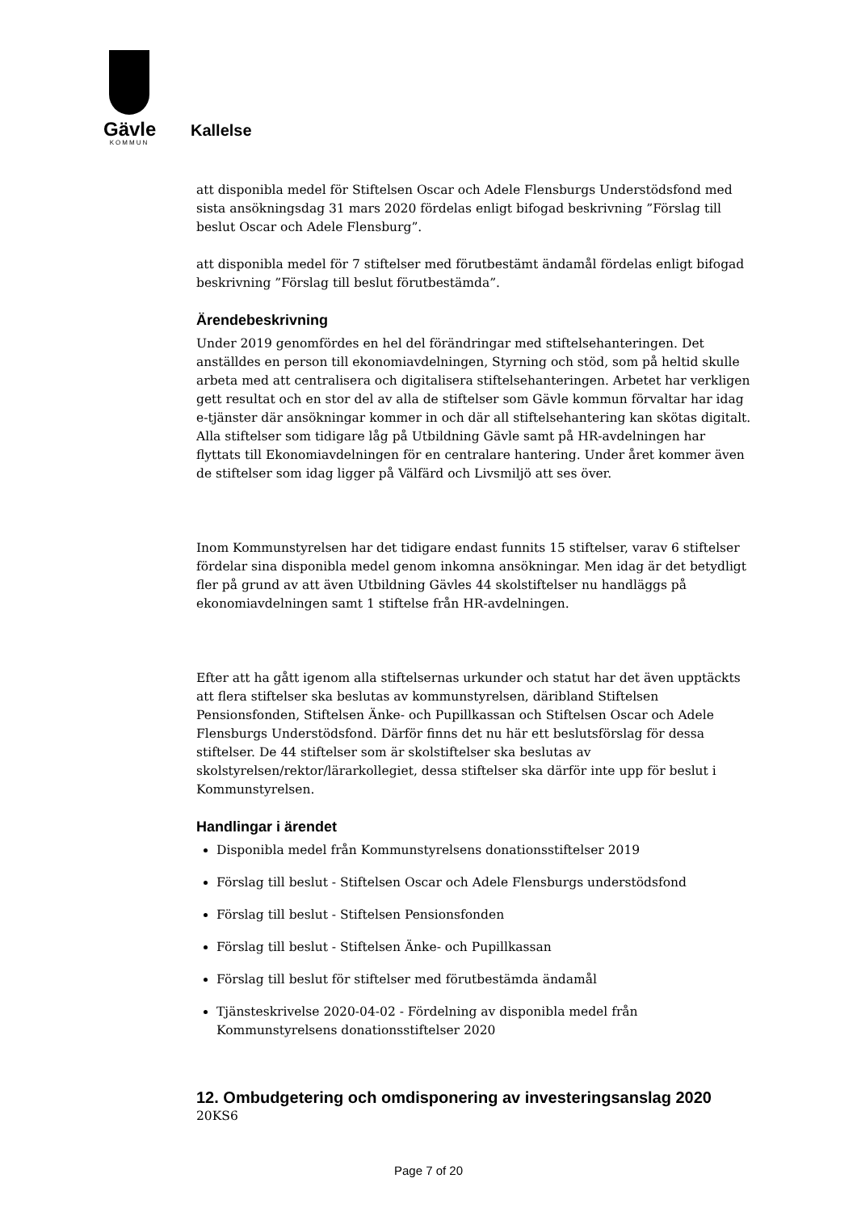Gävle
KOMMUN
Kallelse
att disponibla medel för Stiftelsen Oscar och Adele Flensburgs Understödsfond med sista ansökningsdag 31 mars 2020 fördelas enligt bifogad beskrivning ”Förslag till beslut Oscar och Adele Flensburg”.
att disponibla medel för 7 stiftelser med förutbestämt ändamål fördelas enligt bifogad beskrivning ”Förslag till beslut förutbestämda”.
Ärendebeskrivning
Under 2019 genomfördes en hel del förändringar med stiftelsehanteringen. Det anställdes en person till ekonomiavdelningen, Styrning och stöd, som på heltid skulle arbeta med att centralisera och digitalisera stiftelsehanteringen. Arbetet har verkligen gett resultat och en stor del av alla de stiftelser som Gävle kommun förvaltar har idag e-tjänster där ansökningar kommer in och där all stiftelsehantering kan skötas digitalt. Alla stiftelser som tidigare låg på Utbildning Gävle samt på HR-avdelningen har flyttats till Ekonomiavdelningen för en centralare hantering. Under året kommer även de stiftelser som idag ligger på Välfärd och Livsmiljö att ses över.
Inom Kommunstyrelsen har det tidigare endast funnits 15 stiftelser, varav 6 stiftelser fördelar sina disponibla medel genom inkomna ansökningar. Men idag är det betydligt fler på grund av att även Utbildning Gävles 44 skolstiftelser nu handläggs på ekonomiavdelningen samt 1 stiftelse från HR-avdelningen.
Efter att ha gått igenom alla stiftelsernas urkunder och statut har det även upptäckts att flera stiftelser ska beslutas av kommunstyrelsen, däribland Stiftelsen Pensionsfonden, Stiftelsen Änke- och Pupillkassan och Stiftelsen Oscar och Adele Flensburgs Understödsfond. Därför finns det nu här ett beslutsförslag för dessa stiftelser. De 44 stiftelser som är skolstiftelser ska beslutas av skolstyrelsen/rektor/lärarkollegiet, dessa stiftelser ska därför inte upp för beslut i Kommunstyrelsen.
Handlingar i ärendet
Disponibla medel från Kommunstyrelsens donationsstiftelser 2019
Förslag till beslut - Stiftelsen Oscar och Adele Flensburgs understödsfond
Förslag till beslut - Stiftelsen Pensionsfonden
Förslag till beslut - Stiftelsen Änke- och Pupillkassan
Förslag till beslut för stiftelser med förutbestämda ändamål
Tjänsteskrivelse 2020-04-02 - Fördelning av disponibla medel från Kommunstyrelsens donationsstiftelser 2020
12. Ombudgetering och omdisponering av investeringsanslag 2020
20KS6
Page 7 of 20